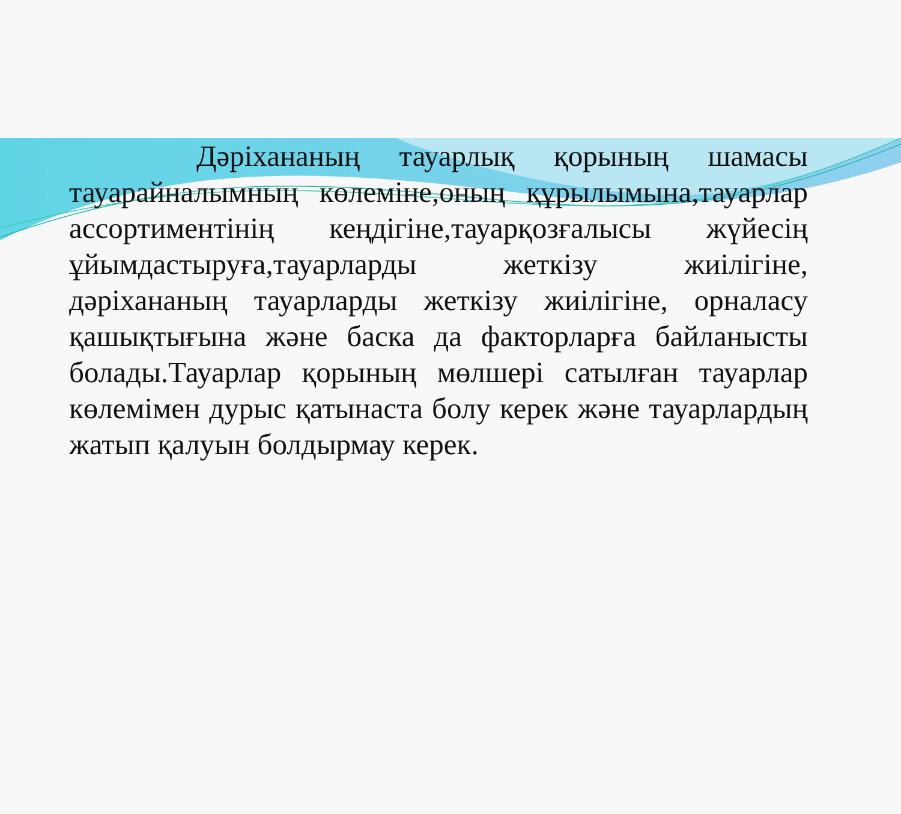Дәріхананың тауарлық қорының шамасы тауарайналымның көлеміне,оның құрылымына,тауарлар ассортиментінің кеңдігіне,тауарқозғалысы жүйесің ұйымдастыруға,тауарларды жеткізу жиілігіне, дәріхананың тауарларды жеткізу жиілігіне, орналасу қашықтығына және баска да факторларға байланысты болады.Тауарлар қорының мөлшері сатылған тауарлар көлемімен дурыс қатынаста болу керек және тауарлардың жатып қалуын болдырмау керек.